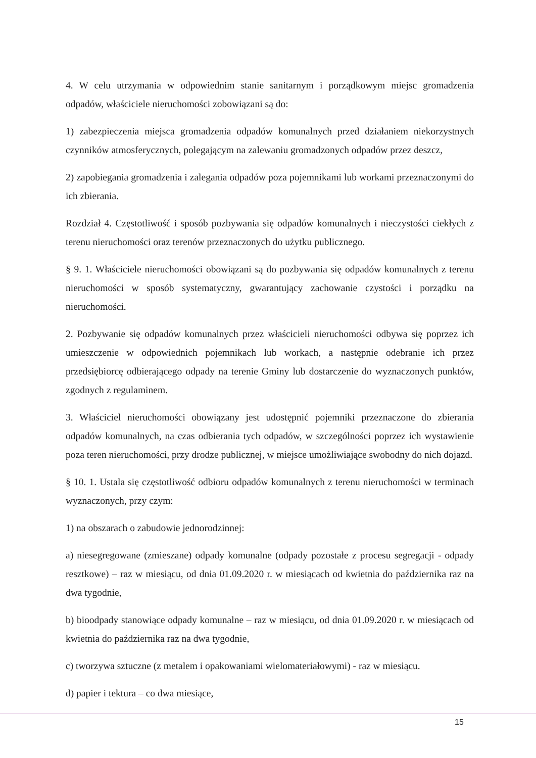4. W celu utrzymania w odpowiednim stanie sanitarnym i porządkowym miejsc gromadzenia odpadów, właściciele nieruchomości zobowiązani są do:
1) zabezpieczenia miejsca gromadzenia odpadów komunalnych przed działaniem niekorzystnych czynników atmosferycznych, polegającym na zalewaniu gromadzonych odpadów przez deszcz,
2) zapobiegania gromadzenia i zalegania odpadów poza pojemnikami lub workami przeznaczonymi do ich zbierania.
Rozdział 4. Częstotliwość i sposób pozbywania się odpadów komunalnych i nieczystości ciekłych z terenu nieruchomości oraz terenów przeznaczonych do użytku publicznego.
§ 9. 1. Właściciele nieruchomości obowiązani są do pozbywania się odpadów komunalnych z terenu nieruchomości w sposób systematyczny, gwarantujący zachowanie czystości i porządku na nieruchomości.
2. Pozbywanie się odpadów komunalnych przez właścicieli nieruchomości odbywa się poprzez ich umieszczenie w odpowiednich pojemnikach lub workach, a następnie odebranie ich przez przedsiębiorcę odbierającego odpady na terenie Gminy lub dostarczenie do wyznaczonych punktów, zgodnych z regulaminem.
3. Właściciel nieruchomości obowiązany jest udostępnić pojemniki przeznaczone do zbierania odpadów komunalnych, na czas odbierania tych odpadów, w szczególności poprzez ich wystawienie poza teren nieruchomości, przy drodze publicznej, w miejsce umożliwiające swobodny do nich dojazd.
§ 10. 1. Ustala się częstotliwość odbioru odpadów komunalnych z terenu nieruchomości w terminach wyznaczonych, przy czym:
1) na obszarach o zabudowie jednorodzinnej:
a) niesegregowane (zmieszane) odpady komunalne (odpady pozostałe z procesu segregacji - odpady resztkowe) – raz w miesiącu, od dnia 01.09.2020 r. w miesiącach od kwietnia do października raz na dwa tygodnie,
b) bioodpady stanowiące odpady komunalne – raz w miesiącu, od dnia 01.09.2020 r. w miesiącach od kwietnia do października raz na dwa tygodnie,
c) tworzywa sztuczne (z metalem i opakowaniami wielomateriałowymi) - raz w miesiącu.
d) papier i tektura – co dwa miesiące,
15